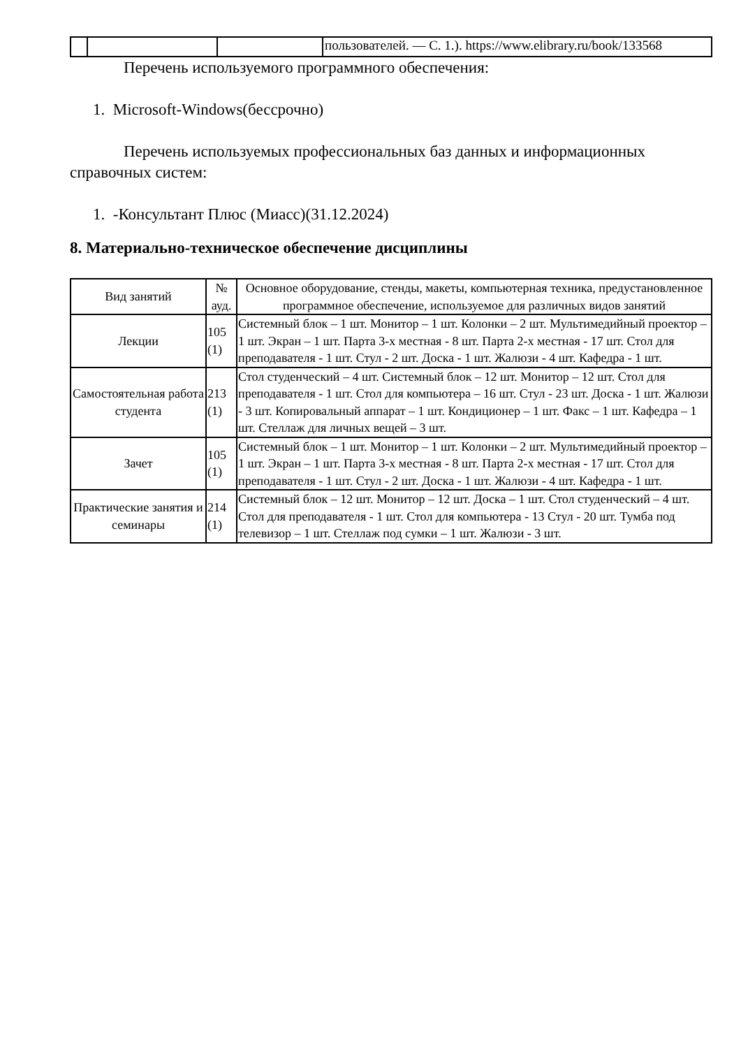| | | | пользователей. — С. 1.). https://www.elibrary.ru/book/133568 |
Перечень используемого программного обеспечения:
1. Microsoft-Windows(бессрочно)
Перечень используемых профессиональных баз данных и информационных справочных систем:
1. -Консультант Плюс (Миасс)(31.12.2024)
8. Материально-техническое обеспечение дисциплины
| Вид занятий | № ауд. | Основное оборудование, стенды, макеты, компьютерная техника, предустановленное программное обеспечение, используемое для различных видов занятий |
| --- | --- | --- |
| Лекции | 105 (1) | Системный блок – 1 шт. Монитор – 1 шт. Колонки – 2 шт. Мультимедийный проектор – 1 шт. Экран – 1 шт. Парта 3-х местная - 8 шт. Парта 2-х местная - 17 шт. Стол для преподавателя - 1 шт. Стул - 2 шт. Доска - 1 шт. Жалюзи - 4 шт. Кафедра - 1 шт. |
| Самостоятельная работа студента | 213 (1) | Стол студенческий – 4 шт. Системный блок – 12 шт. Монитор – 12 шт. Стол для преподавателя - 1 шт. Стол для компьютера – 16 шт. Стул - 23 шт. Доска - 1 шт. Жалюзи - 3 шт. Копировальный аппарат – 1 шт. Кондиционер – 1 шт. Факс – 1 шт. Кафедра – 1 шт. Стеллаж для личных вещей – 3 шт. |
| Зачет | 105 (1) | Системный блок – 1 шт. Монитор – 1 шт. Колонки – 2 шт. Мультимедийный проектор – 1 шт. Экран – 1 шт. Парта 3-х местная - 8 шт. Парта 2-х местная - 17 шт. Стол для преподавателя - 1 шт. Стул - 2 шт. Доска - 1 шт. Жалюзи - 4 шт. Кафедра - 1 шт. |
| Практические занятия и семинары | 214 (1) | Системный блок – 12 шт. Монитор – 12 шт. Доска – 1 шт. Стол студенческий – 4 шт. Стол для преподавателя - 1 шт. Стол для компьютера - 13 Стул - 20 шт. Тумба под телевизор – 1 шт. Стеллаж под сумки – 1 шт. Жалюзи - 3 шт. |